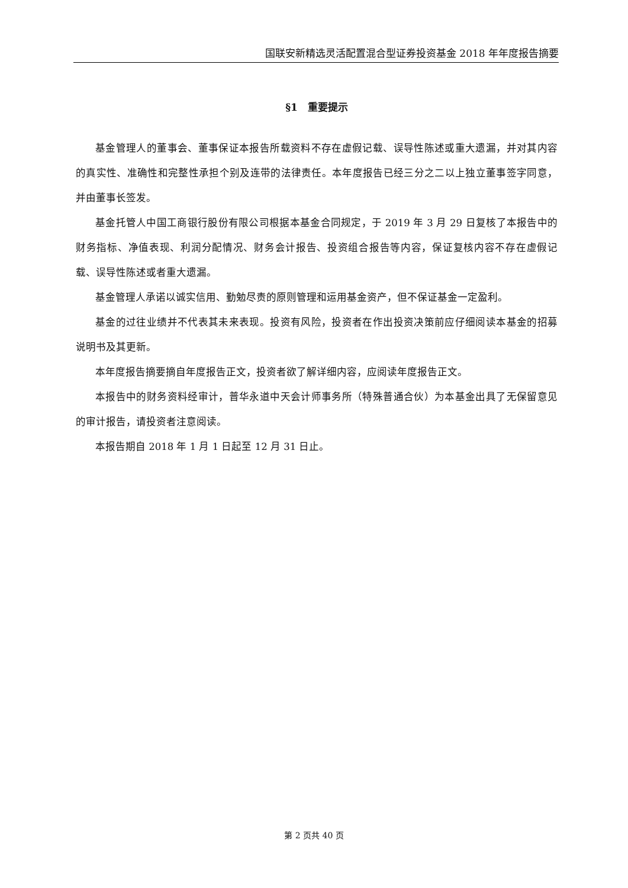国联安新精选灵活配置混合型证券投资基金 2018 年年度报告摘要
§1　重要提示
基金管理人的董事会、董事保证本报告所载资料不存在虚假记载、误导性陈述或重大遗漏，并对其内容的真实性、准确性和完整性承担个别及连带的法律责任。本年度报告已经三分之二以上独立董事签字同意，并由董事长签发。
基金托管人中国工商银行股份有限公司根据本基金合同规定，于 2019 年 3 月 29 日复核了本报告中的财务指标、净值表现、利润分配情况、财务会计报告、投资组合报告等内容，保证复核内容不存在虚假记载、误导性陈述或者重大遗漏。
基金管理人承诺以诚实信用、勤勉尽责的原则管理和运用基金资产，但不保证基金一定盈利。
基金的过往业绩并不代表其未来表现。投资有风险，投资者在作出投资决策前应仔细阅读本基金的招募说明书及其更新。
本年度报告摘要摘自年度报告正文，投资者欲了解详细内容，应阅读年度报告正文。
本报告中的财务资料经审计，普华永道中天会计师事务所（特殊普通合伙）为本基金出具了无保留意见的审计报告，请投资者注意阅读。
本报告期自 2018 年 1 月 1 日起至 12 月 31 日止。
第 2 页共 40 页